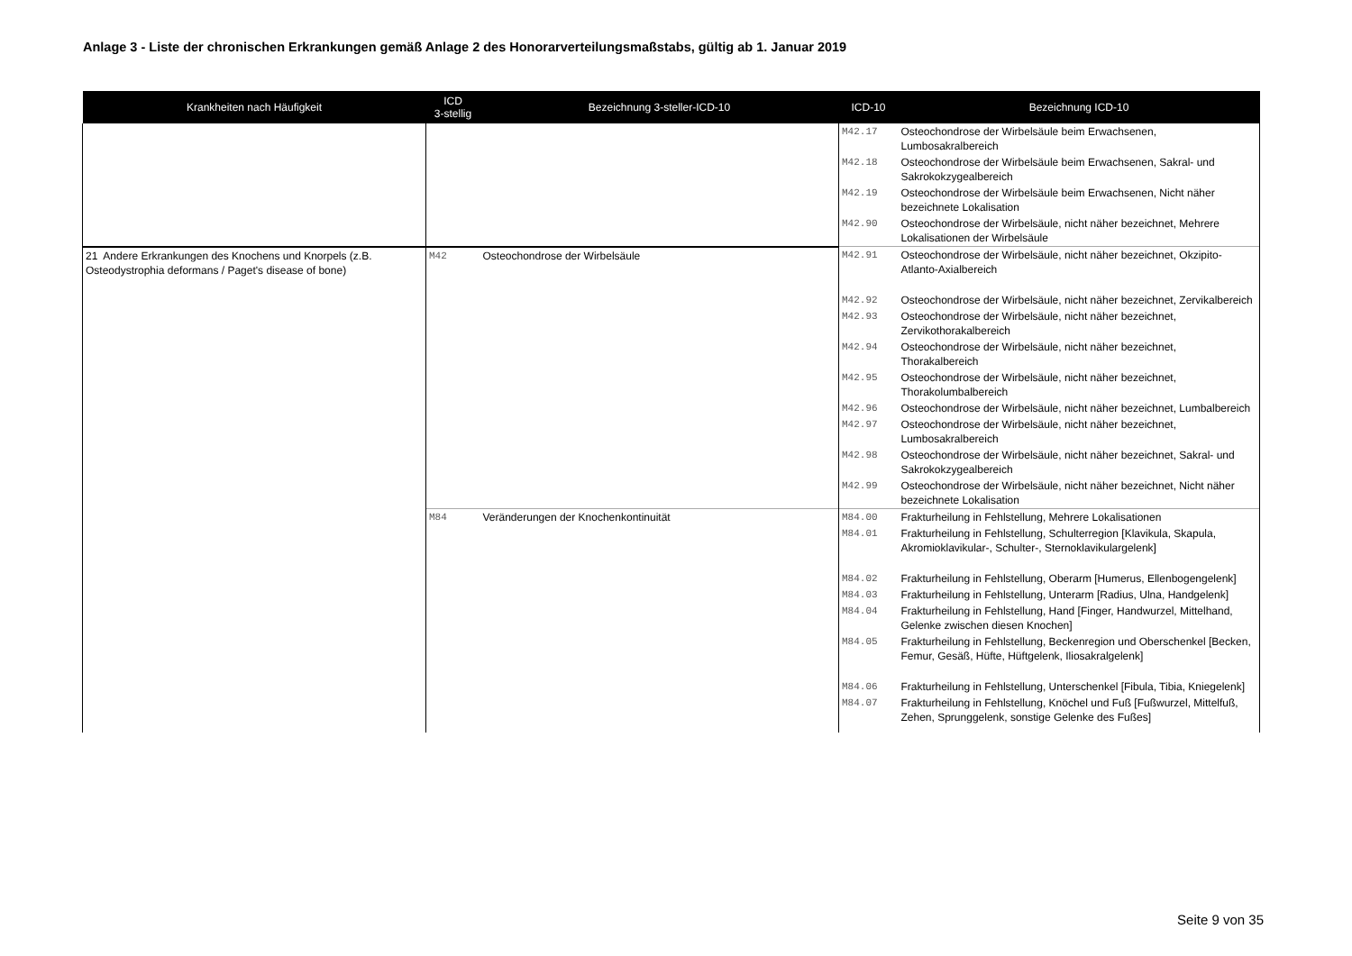Anlage 3 - Liste der chronischen Erkrankungen gemäß Anlage 2 des Honorarverteilungsmaßstabs, gültig ab 1. Januar 2019
| Krankheiten nach Häufigkeit | ICD 3-stellig | Bezeichnung 3-steller-ICD-10 | ICD-10 | Bezeichnung ICD-10 |
| --- | --- | --- | --- | --- |
| | | | M42.17 | Osteochondrose der Wirbelsäule beim Erwachsenen, Lumbosakralbereich |
| | | | M42.18 | Osteochondrose der Wirbelsäule beim Erwachsenen, Sakral- und Sakrokokzygealbereich |
| | | | M42.19 | Osteochondrose der Wirbelsäule beim Erwachsenen, Nicht näher bezeichnete Lokalisation |
| | | | M42.90 | Osteochondrose der Wirbelsäule, nicht näher bezeichnet, Mehrere Lokalisationen der Wirbelsäule |
| 21 Andere Erkrankungen des Knochens und Knorpels (z.B. Osteodystrophia deformans / Paget's disease of bone) | M42 | Osteochondrose der Wirbelsäule | M42.91 | Osteochondrose der Wirbelsäule, nicht näher bezeichnet, Okzipito-Atlanto-Axialbereich |
| | | | M42.92 | Osteochondrose der Wirbelsäule, nicht näher bezeichnet, Zervikalbereich |
| | | | M42.93 | Osteochondrose der Wirbelsäule, nicht näher bezeichnet, Zervikothorakalbereich |
| | | | M42.94 | Osteochondrose der Wirbelsäule, nicht näher bezeichnet, Thorakalbereich |
| | | | M42.95 | Osteochondrose der Wirbelsäule, nicht näher bezeichnet, Thorakolumbalbereich |
| | | | M42.96 | Osteochondrose der Wirbelsäule, nicht näher bezeichnet, Lumbalbereich |
| | | | M42.97 | Osteochondrose der Wirbelsäule, nicht näher bezeichnet, Lumbosakralbereich |
| | | | M42.98 | Osteochondrose der Wirbelsäule, nicht näher bezeichnet, Sakral- und Sakrokokzygealbereich |
| | | | M42.99 | Osteochondrose der Wirbelsäule, nicht näher bezeichnet, Nicht näher bezeichnete Lokalisation |
| | M84 | Veränderungen der Knochenkontinuität | M84.00 | Frakturheilung in Fehlstellung, Mehrere Lokalisationen |
| | | | M84.01 | Frakturheilung in Fehlstellung, Schulterregion [Klavikula, Skapula, Akromioklavikular-, Schulter-, Sternoklavikulargelenk] |
| | | | M84.02 | Frakturheilung in Fehlstellung, Oberarm [Humerus, Ellenbogengelenk] |
| | | | M84.03 | Frakturheilung in Fehlstellung, Unterarm [Radius, Ulna, Handgelenk] |
| | | | M84.04 | Frakturheilung in Fehlstellung, Hand [Finger, Handwurzel, Mittelhand, Gelenke zwischen diesen Knochen] |
| | | | M84.05 | Frakturheilung in Fehlstellung, Beckenregion und Oberschenkel [Becken, Femur, Gesäß, Hüfte, Hüftgelenk, Iliosakralgelenk] |
| | | | M84.06 | Frakturheilung in Fehlstellung, Unterschenkel [Fibula, Tibia, Kniegelenk] |
| | | | M84.07 | Frakturheilung in Fehlstellung, Knöchel und Fuß [Fußwurzel, Mittelfuß, Zehen, Sprunggelenk, sonstige Gelenke des Fußes] |
Seite 9 von 35